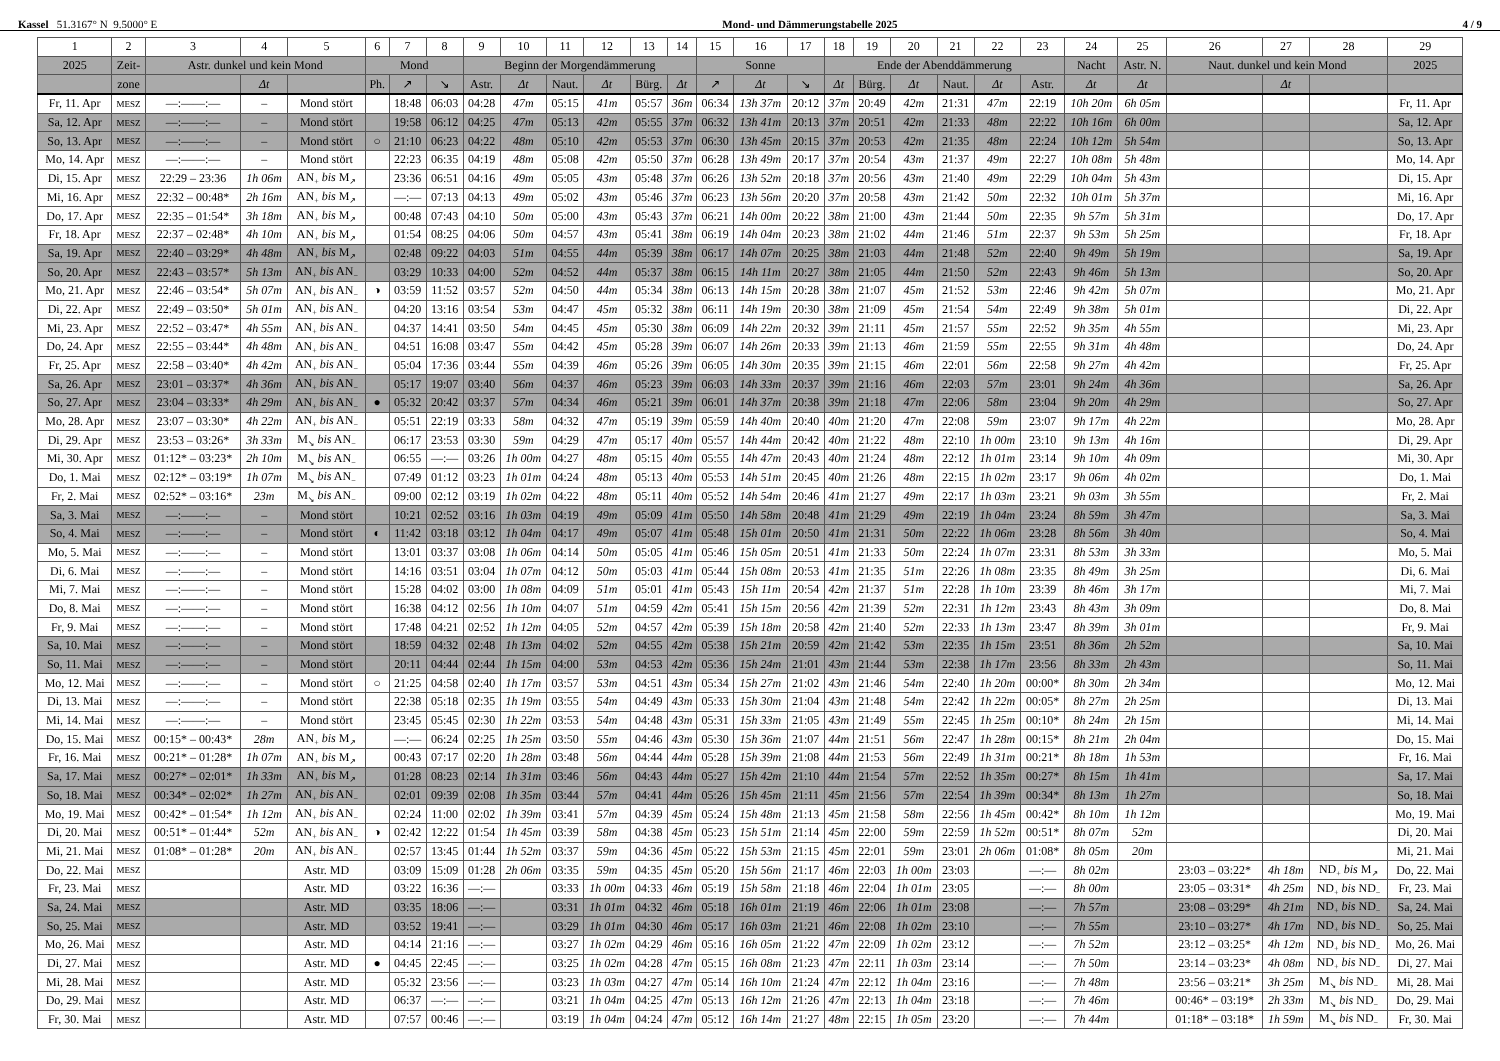Kassel 51.3167° N 9.5000° E Mond- und Dämmerungstabelle 2025
4 / 9
| 1 | 2 | 3 | 4 | 5 | 6 | 7 | 8 | 9 | 10 | 11 | 12 | 13 | 14 | 15 | 16 | 17 | 18 | 19 | 20 | 21 | 22 | 23 | 24 | 25 | 26 | 27 | 28 | 29 |
| --- | --- | --- | --- | --- | --- | --- | --- | --- | --- | --- | --- | --- | --- | --- | --- | --- | --- | --- | --- | --- | --- | --- | --- | --- | --- | --- | --- | --- |
| 2025 | Zeit- | Astr. dunkel und kein Mond | | | Mond | | | Beginn der Morgendämmerung | | | | | | Sonne | | | Ende der Abenddämmerung | | | | | | Nacht | Astr. N. | Naut. dunkel und kein Mond | | | 2025 |
| | zone | | Δt | | Ph. | ↗ | ↘ | Astr. | Δt | Naut. | Δt | Bürg. | Δt | ↗ | Δt | ↘ | Δt | Bürg. | Δt | Naut. | Δt | Astr. | Δt | Δt | | Δt | | |
| Fr, 11. Apr | MESZ | —:——:— | – | Mond stört | | 18:48 | 06:03 | 04:28 | 47m | 05:15 | 41m | 05:57 | 36m | 06:34 | 13h 37m | 20:12 | 37m | 20:49 | 42m | 21:31 | 47m | 22:19 | 10h 20m | 6h 05m | | | | Fr, 11. Apr |
| Sa, 12. Apr | MESZ | —:——:— | – | Mond stört | | 19:58 | 06:12 | 04:25 | 47m | 05:13 | 42m | 05:55 | 37m | 06:32 | 13h 41m | 20:13 | 37m | 20:51 | 42m | 21:33 | 48m | 22:22 | 10h 16m | 6h 00m | | | | Sa, 12. Apr |
| So, 13. Apr | MESZ | —:——:— | – | Mond stört | ○ | 21:10 | 06:23 | 04:22 | 48m | 05:10 | 42m | 05:53 | 37m | 06:30 | 13h 45m | 20:15 | 37m | 20:53 | 42m | 21:35 | 48m | 22:24 | 10h 12m | 5h 54m | | | | So, 13. Apr |
| Mo, 14. Apr | MESZ | —:——:— | – | Mond stört | | 22:23 | 06:35 | 04:19 | 48m | 05:08 | 42m | 05:50 | 37m | 06:28 | 13h 49m | 20:17 | 37m | 20:54 | 43m | 21:37 | 49m | 22:27 | 10h 08m | 5h 48m | | | | Mo, 14. Apr |
| Di, 15. Apr | MESZ | 22:29 – 23:36 | 1h 06m | AN<sub>+</sub> bis M<sub>↗</sub> | | 23:36 | 06:51 | 04:16 | 49m | 05:05 | 43m | 05:48 | 37m | 06:26 | 13h 52m | 20:18 | 37m | 20:56 | 43m | 21:40 | 49m | 22:29 | 10h 04m | 5h 43m | | | | Di, 15. Apr |
| Mi, 16. Apr | MESZ | 22:32 – 00:48* | 2h 16m | AN<sub>+</sub> bis M<sub>↗</sub> | | —:— | 07:13 | 04:13 | 49m | 05:02 | 43m | 05:46 | 37m | 06:23 | 13h 56m | 20:20 | 37m | 20:58 | 43m | 21:42 | 50m | 22:32 | 10h 01m | 5h 37m | | | | Mi, 16. Apr |
| Do, 17. Apr | MESZ | 22:35 – 01:54* | 3h 18m | AN<sub>+</sub> bis M<sub>↗</sub> | | 00:48 | 07:43 | 04:10 | 50m | 05:00 | 43m | 05:43 | 37m | 06:21 | 14h 00m | 20:22 | 38m | 21:00 | 43m | 21:44 | 50m | 22:35 | 9h 57m | 5h 31m | | | | Do, 17. Apr |
| Fr, 18. Apr | MESZ | 22:37 – 02:48* | 4h 10m | AN<sub>+</sub> bis M<sub>↗</sub> | | 01:54 | 08:25 | 04:06 | 50m | 04:57 | 43m | 05:41 | 38m | 06:19 | 14h 04m | 20:23 | 38m | 21:02 | 44m | 21:46 | 51m | 22:37 | 9h 53m | 5h 25m | | | | Fr, 18. Apr |
| Sa, 19. Apr | MESZ | 22:40 – 03:29* | 4h 48m | AN<sub>+</sub> bis M<sub>↗</sub> | | 02:48 | 09:22 | 04:03 | 51m | 04:55 | 44m | 05:39 | 38m | 06:17 | 14h 07m | 20:25 | 38m | 21:03 | 44m | 21:48 | 52m | 22:40 | 9h 49m | 5h 19m | | | | Sa, 19. Apr |
| So, 20. Apr | MESZ | 22:43 – 03:57* | 5h 13m | AN<sub>+</sub> bis AN<sub>−</sub> | | 03:29 | 10:33 | 04:00 | 52m | 04:52 | 44m | 05:37 | 38m | 06:15 | 14h 11m | 20:27 | 38m | 21:05 | 44m | 21:50 | 52m | 22:43 | 9h 46m | 5h 13m | | | | So, 20. Apr |
| Mo, 21. Apr | MESZ | 22:46 – 03:54* | 5h 07m | AN<sub>+</sub> bis AN<sub>−</sub> | ◑ | 03:59 | 11:52 | 03:57 | 52m | 04:50 | 44m | 05:34 | 38m | 06:13 | 14h 15m | 20:28 | 38m | 21:07 | 45m | 21:52 | 53m | 22:46 | 9h 42m | 5h 07m | | | | Mo, 21. Apr |
| Di, 22. Apr | MESZ | 22:49 – 03:50* | 5h 01m | AN<sub>+</sub> bis AN<sub>−</sub> | | 04:20 | 13:16 | 03:54 | 53m | 04:47 | 45m | 05:32 | 38m | 06:11 | 14h 19m | 20:30 | 38m | 21:09 | 45m | 21:54 | 54m | 22:49 | 9h 38m | 5h 01m | | | | Di, 22. Apr |
| Mi, 23. Apr | MESZ | 22:52 – 03:47* | 4h 55m | AN<sub>+</sub> bis AN<sub>−</sub> | | 04:37 | 14:41 | 03:50 | 54m | 04:45 | 45m | 05:30 | 38m | 06:09 | 14h 22m | 20:32 | 39m | 21:11 | 45m | 21:57 | 55m | 22:52 | 9h 35m | 4h 55m | | | | Mi, 23. Apr |
| Do, 24. Apr | MESZ | 22:55 – 03:44* | 4h 48m | AN<sub>+</sub> bis AN<sub>−</sub> | | 04:51 | 16:08 | 03:47 | 55m | 04:42 | 45m | 05:28 | 39m | 06:07 | 14h 26m | 20:33 | 39m | 21:13 | 46m | 21:59 | 55m | 22:55 | 9h 31m | 4h 48m | | | | Do, 24. Apr |
| Fr, 25. Apr | MESZ | 22:58 – 03:40* | 4h 42m | AN<sub>+</sub> bis AN<sub>−</sub> | | 05:04 | 17:36 | 03:44 | 55m | 04:39 | 46m | 05:26 | 39m | 06:05 | 14h 30m | 20:35 | 39m | 21:15 | 46m | 22:01 | 56m | 22:58 | 9h 27m | 4h 42m | | | | Fr, 25. Apr |
| Sa, 26. Apr | MESZ | 23:01 – 03:37* | 4h 36m | AN<sub>+</sub> bis AN<sub>−</sub> | | 05:17 | 19:07 | 03:40 | 56m | 04:37 | 46m | 05:23 | 39m | 06:03 | 14h 33m | 20:37 | 39m | 21:16 | 46m | 22:03 | 57m | 23:01 | 9h 24m | 4h 36m | | | | Sa, 26. Apr |
| So, 27. Apr | MESZ | 23:04 – 03:33* | 4h 29m | AN<sub>+</sub> bis AN<sub>−</sub> | ● | 05:32 | 20:42 | 03:37 | 57m | 04:34 | 46m | 05:21 | 39m | 06:01 | 14h 37m | 20:38 | 39m | 21:18 | 47m | 22:06 | 58m | 23:04 | 9h 20m | 4h 29m | | | | So, 27. Apr |
| Mo, 28. Apr | MESZ | 23:07 – 03:30* | 4h 22m | AN<sub>+</sub> bis AN<sub>−</sub> | | 05:51 | 22:19 | 03:33 | 58m | 04:32 | 47m | 05:19 | 39m | 05:59 | 14h 40m | 20:40 | 40m | 21:20 | 47m | 22:08 | 59m | 23:07 | 9h 17m | 4h 22m | | | | Mo, 28. Apr |
| Di, 29. Apr | MESZ | 23:53 – 03:26* | 3h 33m | M<sub>↘</sub> bis AN<sub>−</sub> | | 06:17 | 23:53 | 03:30 | 59m | 04:29 | 47m | 05:17 | 40m | 05:57 | 14h 44m | 20:42 | 40m | 21:22 | 48m | 22:10 | 1h 00m | 23:10 | 9h 13m | 4h 16m | | | | Di, 29. Apr |
| Mi, 30. Apr | MESZ | 01:12* – 03:23* | 2h 10m | M<sub>↘</sub> bis AN<sub>−</sub> | | 06:55 | —:— | 03:26 | 1h 00m | 04:27 | 48m | 05:15 | 40m | 05:55 | 14h 47m | 20:43 | 40m | 21:24 | 48m | 22:12 | 1h 01m | 23:14 | 9h 10m | 4h 09m | | | | Mi, 30. Apr |
| Do, 1. Mai | MESZ | 02:12* – 03:19* | 1h 07m | M<sub>↘</sub> bis AN<sub>−</sub> | | 07:49 | 01:12 | 03:23 | 1h 01m | 04:24 | 48m | 05:13 | 40m | 05:53 | 14h 51m | 20:45 | 40m | 21:26 | 48m | 22:15 | 1h 02m | 23:17 | 9h 06m | 4h 02m | | | | Do, 1. Mai |
| Fr, 2. Mai | MESZ | 02:52* – 03:16* | 23m | M<sub>↘</sub> bis AN<sub>−</sub> | | 09:00 | 02:12 | 03:19 | 1h 02m | 04:22 | 48m | 05:11 | 40m | 05:52 | 14h 54m | 20:46 | 41m | 21:27 | 49m | 22:17 | 1h 03m | 23:21 | 9h 03m | 3h 55m | | | | Fr, 2. Mai |
| Sa, 3. Mai | MESZ | —:——:— | – | Mond stört | | 10:21 | 02:52 | 03:16 | 1h 03m | 04:19 | 49m | 05:09 | 41m | 05:50 | 14h 58m | 20:48 | 41m | 21:29 | 49m | 22:19 | 1h 04m | 23:24 | 8h 59m | 3h 47m | | | | Sa, 3. Mai |
| So, 4. Mai | MESZ | —:——:— | – | Mond stört | ◐ | 11:42 | 03:18 | 03:12 | 1h 04m | 04:17 | 49m | 05:07 | 41m | 05:48 | 15h 01m | 20:50 | 41m | 21:31 | 50m | 22:22 | 1h 06m | 23:28 | 8h 56m | 3h 40m | | | | So, 4. Mai |
| Mo, 5. Mai | MESZ | —:——:— | – | Mond stört | | 13:01 | 03:37 | 03:08 | 1h 06m | 04:14 | 50m | 05:05 | 41m | 05:46 | 15h 05m | 20:51 | 41m | 21:33 | 50m | 22:24 | 1h 07m | 23:31 | 8h 53m | 3h 33m | | | | Mo, 5. Mai |
| Di, 6. Mai | MESZ | —:——:— | – | Mond stört | | 14:16 | 03:51 | 03:04 | 1h 07m | 04:12 | 50m | 05:03 | 41m | 05:44 | 15h 08m | 20:53 | 41m | 21:35 | 51m | 22:26 | 1h 08m | 23:35 | 8h 49m | 3h 25m | | | | Di, 6. Mai |
| Mi, 7. Mai | MESZ | —:——:— | – | Mond stört | | 15:28 | 04:02 | 03:00 | 1h 08m | 04:09 | 51m | 05:01 | 41m | 05:43 | 15h 11m | 20:54 | 42m | 21:37 | 51m | 22:28 | 1h 10m | 23:39 | 8h 46m | 3h 17m | | | | Mi, 7. Mai |
| Do, 8. Mai | MESZ | —:——:— | – | Mond stört | | 16:38 | 04:12 | 02:56 | 1h 10m | 04:07 | 51m | 04:59 | 42m | 05:41 | 15h 15m | 20:56 | 42m | 21:39 | 52m | 22:31 | 1h 12m | 23:43 | 8h 43m | 3h 09m | | | | Do, 8. Mai |
| Fr, 9. Mai | MESZ | —:——:— | – | Mond stört | | 17:48 | 04:21 | 02:52 | 1h 12m | 04:05 | 52m | 04:57 | 42m | 05:39 | 15h 18m | 20:58 | 42m | 21:40 | 52m | 22:33 | 1h 13m | 23:47 | 8h 39m | 3h 01m | | | | Fr, 9. Mai |
| Sa, 10. Mai | MESZ | —:——:— | – | Mond stört | | 18:59 | 04:32 | 02:48 | 1h 13m | 04:02 | 52m | 04:55 | 42m | 05:38 | 15h 21m | 20:59 | 42m | 21:42 | 53m | 22:35 | 1h 15m | 23:51 | 8h 36m | 2h 52m | | | | Sa, 10. Mai |
| So, 11. Mai | MESZ | —:——:— | – | Mond stört | | 20:11 | 04:44 | 02:44 | 1h 15m | 04:00 | 53m | 04:53 | 42m | 05:36 | 15h 24m | 21:01 | 43m | 21:44 | 53m | 22:38 | 1h 17m | 23:56 | 8h 33m | 2h 43m | | | | So, 11. Mai |
| Mo, 12. Mai | MESZ | —:——:— | – | Mond stört | ○ | 21:25 | 04:58 | 02:40 | 1h 17m | 03:57 | 53m | 04:51 | 43m | 05:34 | 15h 27m | 21:02 | 43m | 21:46 | 54m | 22:40 | 1h 20m | 00:00* | 8h 30m | 2h 34m | | | | Mo, 12. Mai |
| Di, 13. Mai | MESZ | —:——:— | – | Mond stört | | 22:38 | 05:18 | 02:35 | 1h 19m | 03:55 | 54m | 04:49 | 43m | 05:33 | 15h 30m | 21:04 | 43m | 21:48 | 54m | 22:42 | 1h 22m | 00:05* | 8h 27m | 2h 25m | | | | Di, 13. Mai |
| Mi, 14. Mai | MESZ | —:——:— | – | Mond stört | | 23:45 | 05:45 | 02:30 | 1h 22m | 03:53 | 54m | 04:48 | 43m | 05:31 | 15h 33m | 21:05 | 43m | 21:49 | 55m | 22:45 | 1h 25m | 00:10* | 8h 24m | 2h 15m | | | | Mi, 14. Mai |
| Do, 15. Mai | MESZ | 00:15* – 00:43* | 28m | AN<sub>+</sub> bis M<sub>↗</sub> | | —:— | 06:24 | 02:25 | 1h 25m | 03:50 | 55m | 04:46 | 43m | 05:30 | 15h 36m | 21:07 | 44m | 21:51 | 56m | 22:47 | 1h 28m | 00:15* | 8h 21m | 2h 04m | | | | Do, 15. Mai |
| Fr, 16. Mai | MESZ | 00:21* – 01:28* | 1h 07m | AN<sub>+</sub> bis M<sub>↗</sub> | | 00:43 | 07:17 | 02:20 | 1h 28m | 03:48 | 56m | 04:44 | 44m | 05:28 | 15h 39m | 21:08 | 44m | 21:53 | 56m | 22:49 | 1h 31m | 00:21* | 8h 18m | 1h 53m | | | | Fr, 16. Mai |
| Sa, 17. Mai | MESZ | 00:27* – 02:01* | 1h 33m | AN<sub>+</sub> bis M<sub>↗</sub> | | 01:28 | 08:23 | 02:14 | 1h 31m | 03:46 | 56m | 04:43 | 44m | 05:27 | 15h 42m | 21:10 | 44m | 21:54 | 57m | 22:52 | 1h 35m | 00:27* | 8h 15m | 1h 41m | | | | Sa, 17. Mai |
| So, 18. Mai | MESZ | 00:34* – 02:02* | 1h 27m | AN<sub>+</sub> bis AN<sub>−</sub> | | 02:01 | 09:39 | 02:08 | 1h 35m | 03:44 | 57m | 04:41 | 44m | 05:26 | 15h 45m | 21:11 | 45m | 21:56 | 57m | 22:54 | 1h 39m | 00:34* | 8h 13m | 1h 27m | | | | So, 18. Mai |
| Mo, 19. Mai | MESZ | 00:42* – 01:54* | 1h 12m | AN<sub>+</sub> bis AN<sub>−</sub> | | 02:24 | 11:00 | 02:02 | 1h 39m | 03:41 | 57m | 04:39 | 45m | 05:24 | 15h 48m | 21:13 | 45m | 21:58 | 58m | 22:56 | 1h 45m | 00:42* | 8h 10m | 1h 12m | | | | Mo, 19. Mai |
| Di, 20. Mai | MESZ | 00:51* – 01:44* | 52m | AN<sub>+</sub> bis AN<sub>−</sub> | ◑ | 02:42 | 12:22 | 01:54 | 1h 45m | 03:39 | 58m | 04:38 | 45m | 05:23 | 15h 51m | 21:14 | 45m | 22:00 | 59m | 22:59 | 1h 52m | 00:51* | 8h 07m | 52m | | | | Di, 20. Mai |
| Mi, 21. Mai | MESZ | 01:08* – 01:28* | 20m | AN<sub>+</sub> bis AN<sub>−</sub> | | 02:57 | 13:45 | 01:44 | 1h 52m | 03:37 | 59m | 04:36 | 45m | 05:22 | 15h 53m | 21:15 | 45m | 22:01 | 59m | 23:01 | 2h 06m | 01:08* | 8h 05m | 20m | | | | Mi, 21. Mai |
| Do, 22. Mai | MESZ | | | Astr. MD | | 03:09 | 15:09 | 01:28 | 2h 06m | 03:35 | 59m | 04:35 | 45m | 05:20 | 15h 56m | 21:17 | 46m | 22:03 | 1h 00m | 23:03 | | —:— | 8h 02m | | 23:03 – 03:22* | 4h 18m | ND<sub>+</sub> bis M<sub>↗</sub> | Do, 22. Mai |
| Fr, 23. Mai | MESZ | | | Astr. MD | | 03:22 | 16:36 | —:— | | 03:33 | 1h 00m | 04:33 | 46m | 05:19 | 15h 58m | 21:18 | 46m | 22:04 | 1h 01m | 23:05 | | —:— | 8h 00m | | 23:05 – 03:31* | 4h 25m | ND<sub>+</sub> bis ND<sub>−</sub> | Fr, 23. Mai |
| Sa, 24. Mai | MESZ | | | Astr. MD | | 03:35 | 18:06 | —:— | | 03:31 | 1h 01m | 04:32 | 46m | 05:18 | 16h 01m | 21:19 | 46m | 22:06 | 1h 01m | 23:08 | | —:— | 7h 57m | | 23:08 – 03:29* | 4h 21m | ND<sub>+</sub> bis ND<sub>−</sub> | Sa, 24. Mai |
| So, 25. Mai | MESZ | | | Astr. MD | | 03:52 | 19:41 | —:— | | 03:29 | 1h 01m | 04:30 | 46m | 05:17 | 16h 03m | 21:21 | 46m | 22:08 | 1h 02m | 23:10 | | —:— | 7h 55m | | 23:10 – 03:27* | 4h 17m | ND<sub>+</sub> bis ND<sub>−</sub> | So, 25. Mai |
| Mo, 26. Mai | MESZ | | | Astr. MD | | 04:14 | 21:16 | —:— | | 03:27 | 1h 02m | 04:29 | 46m | 05:16 | 16h 05m | 21:22 | 47m | 22:09 | 1h 02m | 23:12 | | —:— | 7h 52m | | 23:12 – 03:25* | 4h 12m | ND<sub>+</sub> bis ND<sub>−</sub> | Mo, 26. Mai |
| Di, 27. Mai | MESZ | | | Astr. MD | ● | 04:45 | 22:45 | —:— | | 03:25 | 1h 02m | 04:28 | 47m | 05:15 | 16h 08m | 21:23 | 47m | 22:11 | 1h 03m | 23:14 | | —:— | 7h 50m | | 23:14 – 03:23* | 4h 08m | ND<sub>+</sub> bis ND<sub>−</sub> | Di, 27. Mai |
| Mi, 28. Mai | MESZ | | | Astr. MD | | 05:32 | 23:56 | —:— | | 03:23 | 1h 03m | 04:27 | 47m | 05:14 | 16h 10m | 21:24 | 47m | 22:12 | 1h 04m | 23:16 | | —:— | 7h 48m | | 23:56 – 03:21* | 3h 25m | M<sub>↘</sub> bis ND<sub>−</sub> | Mi, 28. Mai |
| Do, 29. Mai | MESZ | | | Astr. MD | | 06:37 | —:— | —:— | | 03:21 | 1h 04m | 04:25 | 47m | 05:13 | 16h 12m | 21:26 | 47m | 22:13 | 1h 04m | 23:18 | | —:— | 7h 46m | | 00:46* – 03:19* | 2h 33m | M<sub>↘</sub> bis ND<sub>−</sub> | Do, 29. Mai |
| Fr, 30. Mai | MESZ | | | Astr. MD | | 07:57 | 00:46 | —:— | | 03:19 | 1h 04m | 04:24 | 47m | 05:12 | 16h 14m | 21:27 | 48m | 22:15 | 1h 05m | 23:20 | | —:— | 7h 44m | | 01:18* – 03:18* | 1h 59m | M<sub>↘</sub> bis ND<sub>−</sub> | Fr, 30. Mai |